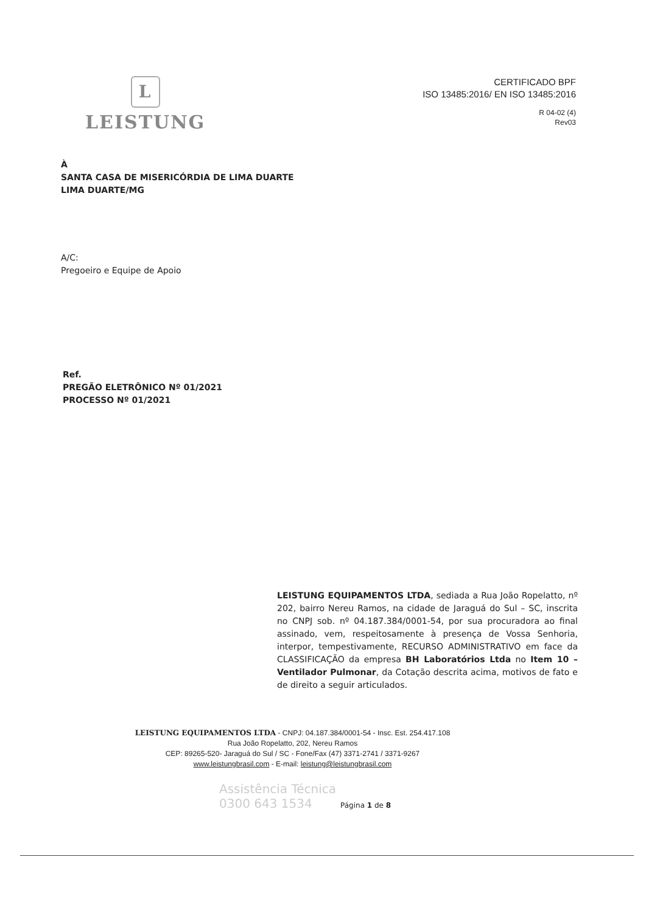L
LEISTUNG
CERTIFICADO BPF
ISO 13485:2016/ EN ISO 13485:2016
R 04-02 (4)
Rev03
À
SANTA CASA DE MISERICÓRDIA DE LIMA DUARTE
LIMA DUARTE/MG
A/C:
Pregoeiro e Equipe de Apoio
Ref.
PREGÃO ELETRÔNICO Nº 01/2021
PROCESSO Nº 01/2021
LEISTUNG EQUIPAMENTOS LTDA, sediada a Rua João Ropelatto, nº 202, bairro Nereu Ramos, na cidade de Jaraguá do Sul – SC, inscrita no CNPJ sob. nº 04.187.384/0001-54, por sua procuradora ao final assinado, vem, respeitosamente à presença de Vossa Senhoria, interpor, tempestivamente, RECURSO ADMINISTRATIVO em face da CLASSIFICAÇÃO da empresa BH Laboratórios Ltda no Item 10 – Ventilador Pulmonar, da Cotação descrita acima, motivos de fato e de direito a seguir articulados.
LEISTUNG EQUIPAMENTOS LTDA - CNPJ: 04.187.384/0001-54 - Insc. Est. 254.417.108
Rua João Ropelatto, 202, Nereu Ramos
CEP: 89265-520- Jaraguá do Sul / SC - Fone/Fax (47) 3371-2741 / 3371-9267
www.leistungbrasil.com - E-mail: leistung@leistungbrasil.com
Assistência Técnica
0300 643 1534 Página 1 de 8